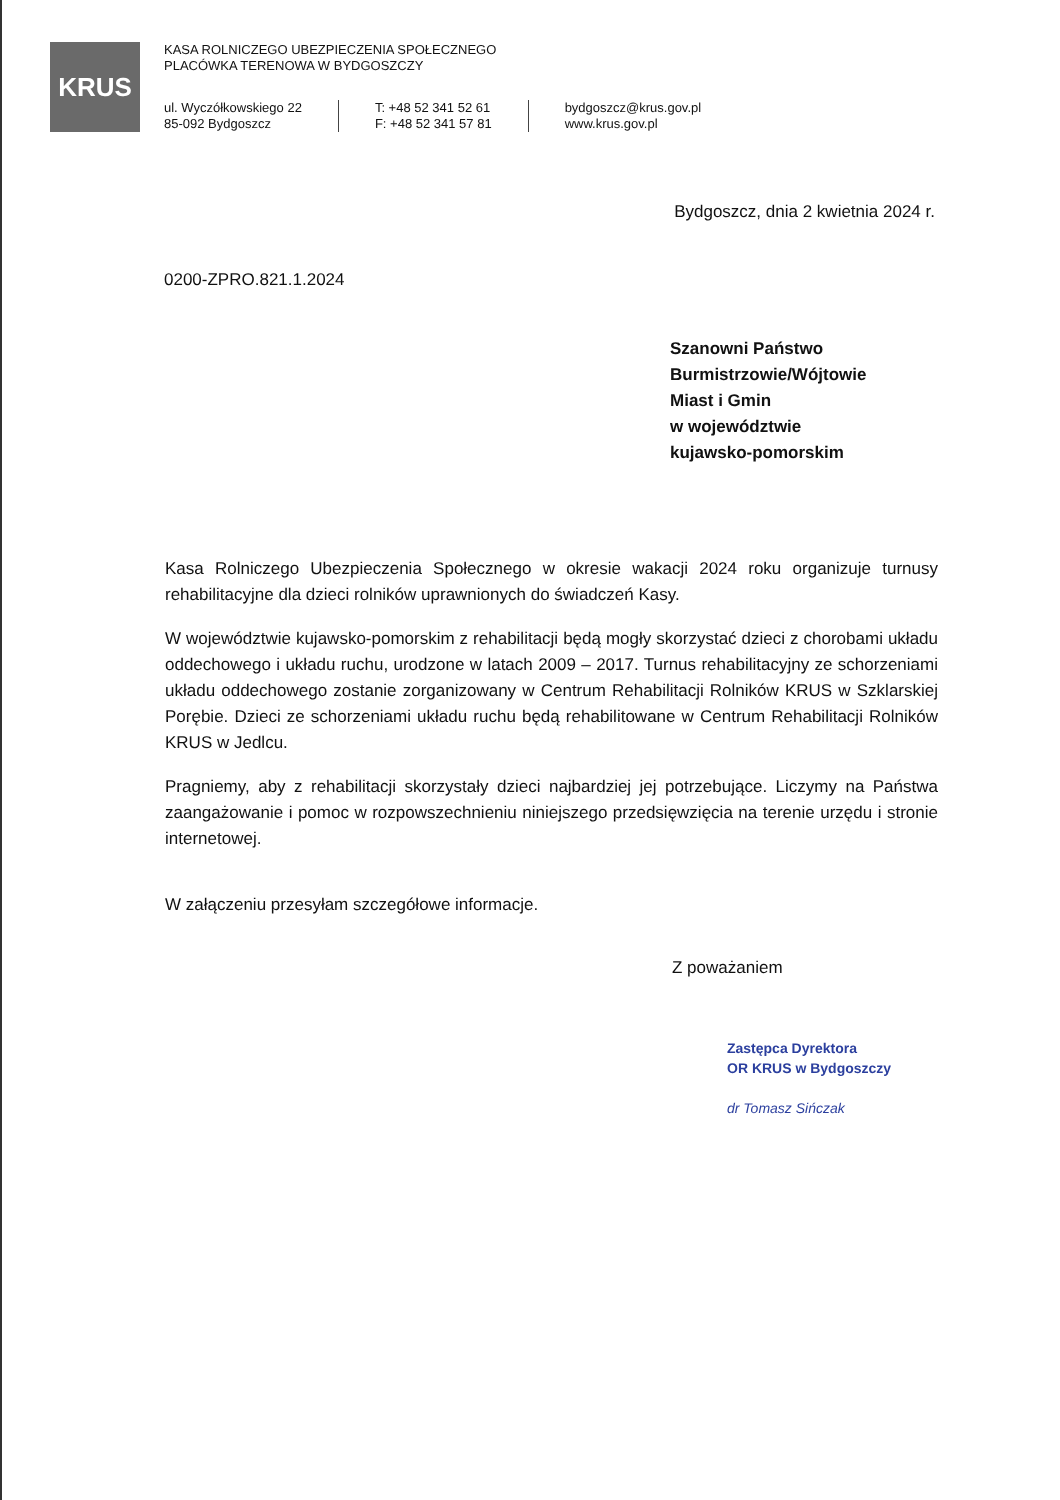KRUS
KASA ROLNICZEGO UBEZPIECZENIA SPOŁECZNEGO
PLACÓWKA TERENOWA W BYDGOSZCZY
ul. Wyczółkowskiego 22
85-092 Bydgoszcz
T: +48 52 341 52 61
F: +48 52 341 57 81
bydgoszcz@krus.gov.pl
www.krus.gov.pl
Bydgoszcz, dnia 2 kwietnia 2024 r.
0200-ZPRO.821.1.2024
Szanowni Państwo
Burmistrzowie/Wójtowie
Miast i Gmin
w województwie
kujawsko-pomorskim
Kasa Rolniczego Ubezpieczenia Społecznego w okresie wakacji 2024 roku organizuje turnusy rehabilitacyjne dla dzieci rolników uprawnionych do świadczeń Kasy.
W województwie kujawsko-pomorskim z rehabilitacji będą mogły skorzystać dzieci z chorobami układu oddechowego i układu ruchu, urodzone w latach 2009 – 2017. Turnus rehabilitacyjny ze schorzeniami układu oddechowego zostanie zorganizowany w Centrum Rehabilitacji Rolników KRUS w Szklarskiej Porębie. Dzieci ze schorzeniami układu ruchu będą rehabilitowane w Centrum Rehabilitacji Rolników KRUS w Jedlcu.
Pragniemy, aby z rehabilitacji skorzystały dzieci najbardziej jej potrzebujące. Liczymy na Państwa zaangażowanie i pomoc w rozpowszechnieniu niniejszego przedsięwzięcia na terenie urzędu i stronie internetowej.
W załączeniu przesyłam szczegółowe informacje.
Z poważaniem
Zastępca Dyrektora
OR KRUS w Bydgoszczy
dr Tomasz Sińczak